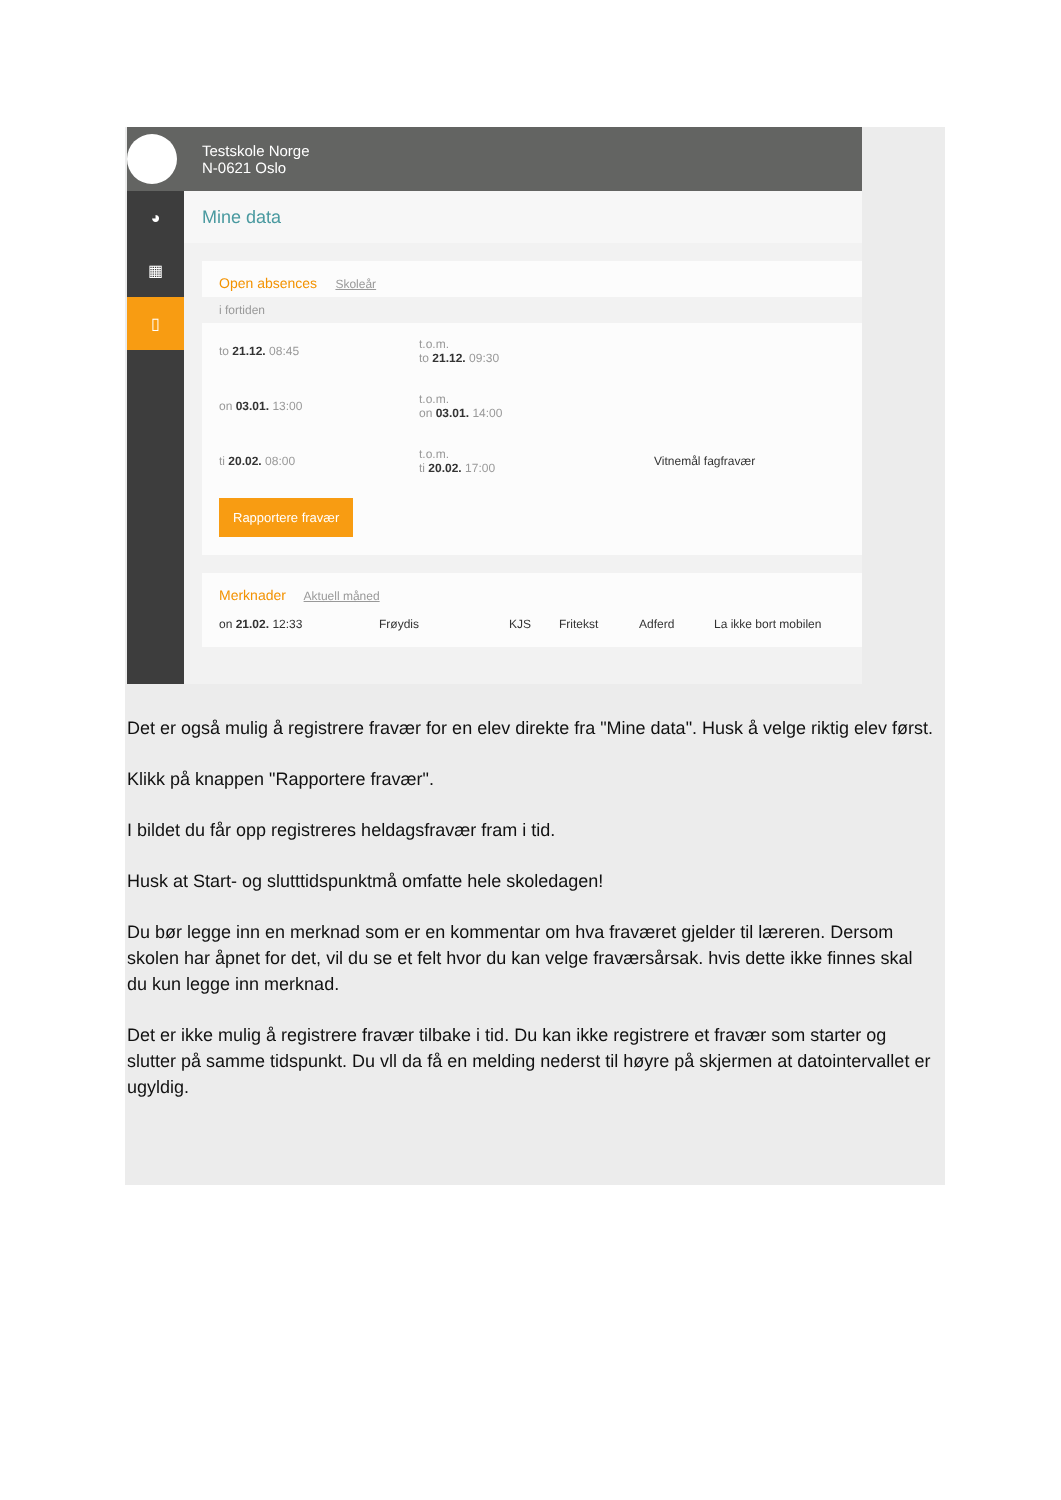Testskole Norge
N-0621 Oslo
◕
▦
▯
Mine data
Open absences Skoleår
i fortiden
to 21.12. 08:45 t.o.m.
to 21.12. 09:30
on 03.01. 13:00 t.o.m.
on 03.01. 14:00
ti 20.02. 08:00 t.o.m.
ti 20.02. 17:00 Vitnemål fagfravær
Rapportere fravær
Merknader Aktuell måned
on 21.02. 12:33 Frøydis KJS Fritekst Adferd La ikke bort mobilen
Det er også mulig å registrere fravær for en elev direkte fra "Mine data". Husk å velge riktig elev først.
Klikk på knappen "Rapportere fravær".
I bildet du får opp registreres heldagsfravær fram i tid.
Husk at Start- og slutttidspunktmå omfatte hele skoledagen!
Du bør legge inn en merknad som er en kommentar om hva fraværet gjelder til læreren. Dersom skolen har åpnet for det, vil du se et felt hvor du kan velge fraværsårsak. hvis dette ikke finnes skal du kun legge inn merknad.
Det er ikke mulig å registrere fravær tilbake i tid. Du kan ikke registrere et fravær som starter og slutter på samme tidspunkt. Du vll da få en melding nederst til høyre på skjermen at datointervallet er ugyldig.